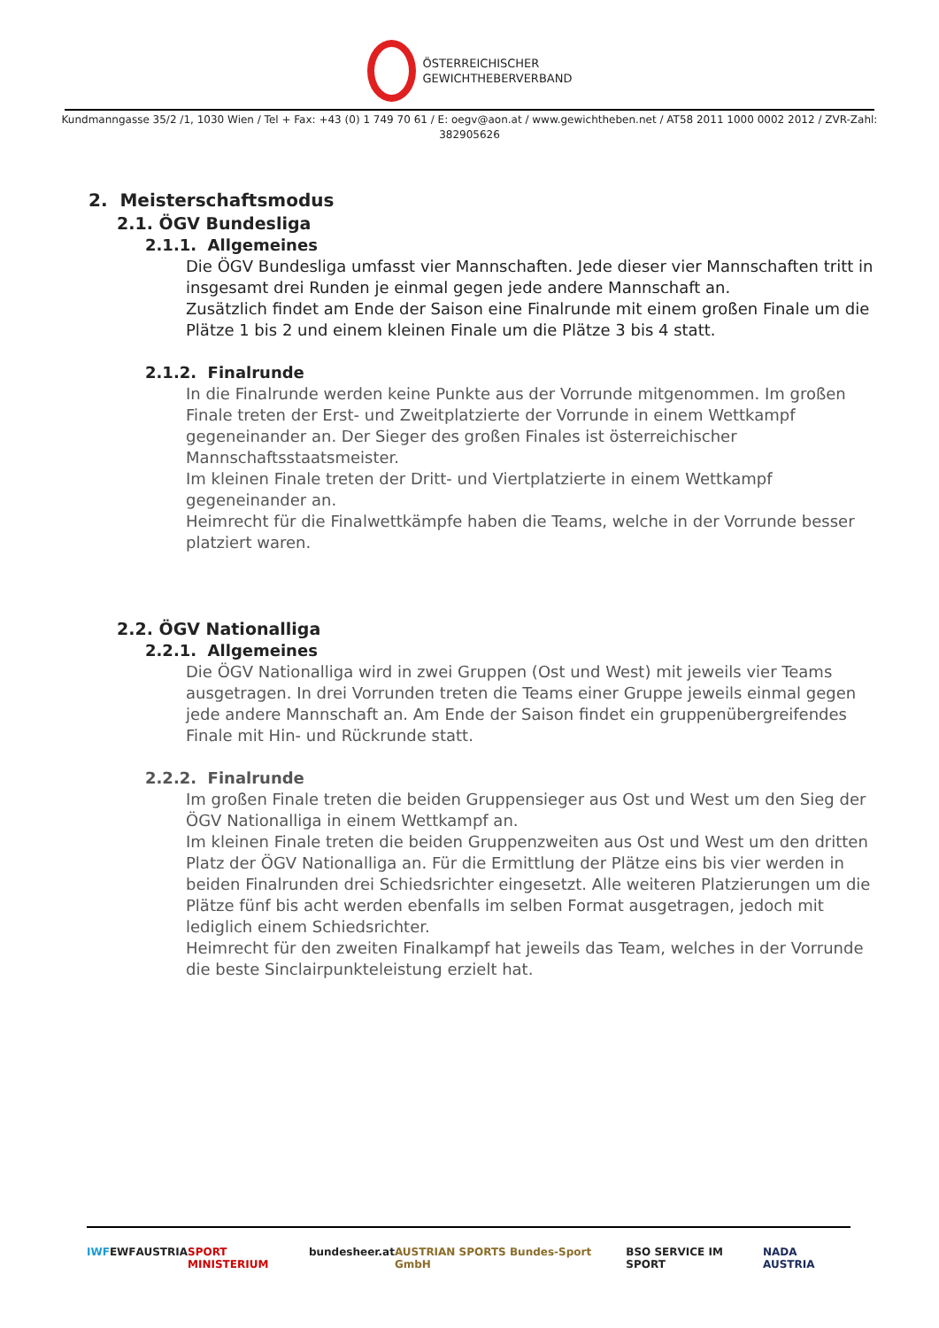ÖSTERREICHISCHER
GEWICHTHEBERVERBAND
Kundmanngasse 35/2 /1, 1030 Wien / Tel + Fax: +43 (0) 1 749 70 61 / E: oegv@aon.at / www.gewichtheben.net / AT58 2011 1000 0002 2012 / ZVR-Zahl: 382905626
2. Meisterschaftsmodus
2.1. ÖGV Bundesliga
2.1.1. Allgemeines
Die ÖGV Bundesliga umfasst vier Mannschaften. Jede dieser vier Mannschaften tritt in insgesamt drei Runden je einmal gegen jede andere Mannschaft an.
Zusätzlich findet am Ende der Saison eine Finalrunde mit einem großen Finale um die Plätze 1 bis 2 und einem kleinen Finale um die Plätze 3 bis 4 statt.
2.1.2. Finalrunde
In die Finalrunde werden keine Punkte aus der Vorrunde mitgenommen. Im großen Finale treten der Erst- und Zweitplatzierte der Vorrunde in einem Wettkampf gegeneinander an. Der Sieger des großen Finales ist österreichischer Mannschaftsstaatsmeister.
Im kleinen Finale treten der Dritt- und Viertplatzierte in einem Wettkampf gegeneinander an.
Heimrecht für die Finalwettkämpfe haben die Teams, welche in der Vorrunde besser platziert waren.
2.2. ÖGV Nationalliga
2.2.1. Allgemeines
Die ÖGV Nationalliga wird in zwei Gruppen (Ost und West) mit jeweils vier Teams ausgetragen. In drei Vorrunden treten die Teams einer Gruppe jeweils einmal gegen jede andere Mannschaft an. Am Ende der Saison findet ein gruppenübergreifendes Finale mit Hin- und Rückrunde statt.
2.2.2. Finalrunde
Im großen Finale treten die beiden Gruppensieger aus Ost und West um den Sieg der ÖGV Nationalliga in einem Wettkampf an.
Im kleinen Finale treten die beiden Gruppenzweiten aus Ost und West um den dritten Platz der ÖGV Nationalliga an. Für die Ermittlung der Plätze eins bis vier werden in beiden Finalrunden drei Schiedsrichter eingesetzt. Alle weiteren Platzierungen um die Plätze fünf bis acht werden ebenfalls im selben Format ausgetragen, jedoch mit lediglich einem Schiedsrichter.
Heimrecht für den zweiten Finalkampf hat jeweils das Team, welches in der Vorrunde die beste Sinclairpunkteleistung erzielt hat.
IWF EWF AUSTRIA SPORT MINISTERIUM bundesheer.at AUSTRIAN SPORTS Bundes-Sport GmbH BSO SERVICE IM SPORT NADA AUSTRIA